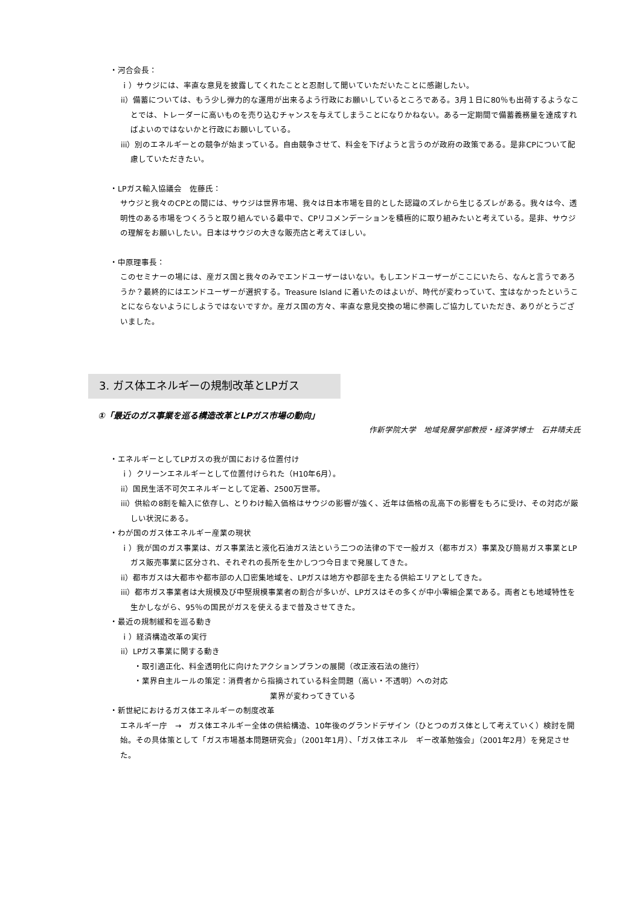・河合会長：
ｉ）サウジには、率直な意見を披露してくれたことと忍耐して聞いていただいたことに感謝したい。
ii）備蓄については、もう少し弾力的な運用が出来るよう行政にお願いしているところである。3月１日に80％も出荷するようなことでは、トレーダーに高いものを売り込むチャンスを与えてしまうことになりかねない。ある一定期間で備蓄義務量を達成すればよいのではないかと行政にお願いしている。
iii）別のエネルギーとの競争が始まっている。自由競争させて、料金を下げようと言うのが政府の政策である。是非CPについて配慮していただきたい。
・LPガス輸入協議会　佐藤氏：
サウジと我々のCPとの間には、サウジは世界市場、我々は日本市場を目的とした認識のズレから生じるズレがある。我々は今、透明性のある市場をつくろうと取り組んでいる最中で、CPリコメンデーションを積極的に取り組みたいと考えている。是非、サウジの理解をお願いしたい。日本はサウジの大きな販売店と考えてほしい。
・中原理事長：
このセミナーの場には、産ガス国と我々のみでエンドユーザーはいない。もしエンドユーザーがここにいたら、なんと言うであろうか？最終的にはエンドユーザーが選択する。Treasure Island に着いたのはよいが、時代が変わっていて、宝はなかったということにならないようにしようではないですか。産ガス国の方々、率直な意見交換の場に参画しご協力していただき、ありがとうございました。
3. ガス体エネルギーの規制改革とLPガス
①「最近のガス事業を巡る構造改革とLPガス市場の動向」
作新学院大学　地域発展学部教授・経済学博士　石井晴夫氏
・エネルギーとしてLPガスの我が国における位置付け
ｉ）クリーンエネルギーとして位置付けられた（H10年6月）。
ii）国民生活不可欠エネルギーとして定着、2500万世帯。
iii）供給の8割を輸入に依存し、とりわけ輸入価格はサウジの影響が強く、近年は価格の乱高下の影響をもろに受け、その対応が厳しい状況にある。
・わが国のガス体エネルギー産業の現状
ｉ）我が国のガス事業は、ガス事業法と液化石油ガス法という二つの法律の下で一般ガス（都市ガス）事業及び簡易ガス事業とLPガス販売事業に区分され、それぞれの長所を生かしつつ今日まで発展してきた。
ii）都市ガスは大都市や都市部の人口密集地域を、LPガスは地方や郡部を主たる供給エリアとしてきた。
iii）都市ガス事業者は大規模及び中堅規模事業者の割合が多いが、LPガスはその多くが中小零細企業である。両者とも地域特性を生かしながら、95％の国民がガスを使えるまで普及させてきた。
・最近の規制緩和を巡る動き
ｉ）経済構造改革の実行
ii）LPガス事業に関する動き
・取引適正化、料金透明化に向けたアクションプランの展開（改正液石法の施行）
・業界自主ルールの策定：消費者から指摘されている料金問題（高い・不透明）への対応
業界が変わってきている
・新世紀におけるガス体エネルギーの制度改革
エネルギー庁　→　ガス体エネルギー全体の供給構造、10年後のグランドデザイン（ひとつのガス体として考えていく）検討を開始。その具体策として「ガス市場基本問題研究会」（2001年1月）、「ガス体エネル　ギー改革勉強会」（2001年2月）を発足させた。